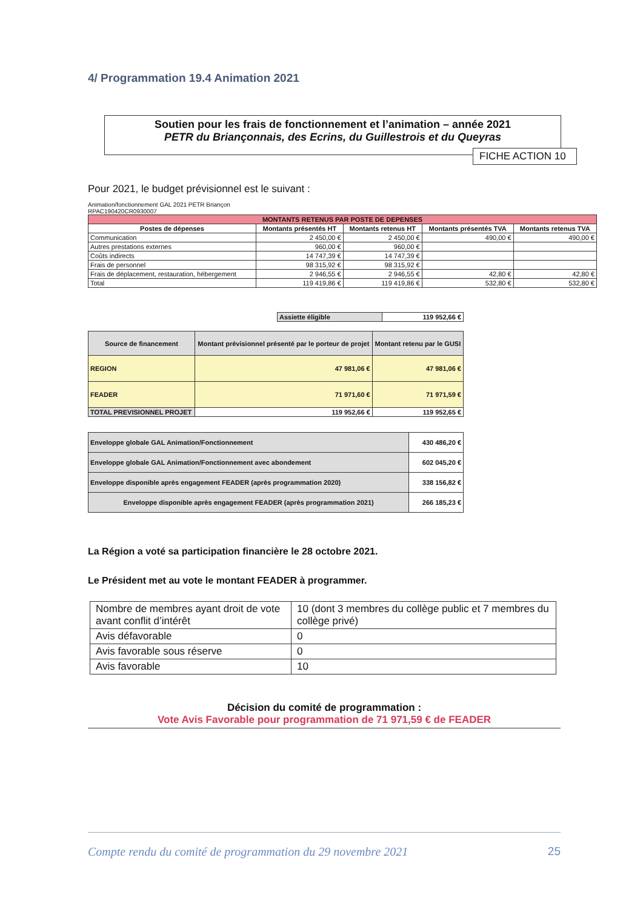4/ Programmation 19.4 Animation 2021
Soutien pour les frais de fonctionnement et l’animation – année 2021
PETR du Briançonnais, des Ecrins, du Guillestrois et du Queyras
FICHE ACTION 10
Pour 2021, le budget prévisionnel est le suivant :
Animation/fonctionnement GAL 2021 PETR Briançon
RPAC190420CR0930007
| MONTANTS RETENUS PAR POSTE DE DEPENSES | | | | |
| --- | --- | --- | --- | --- |
| Postes de dépenses | Montants présentés HT | Montants retenus HT | Montants présentés TVA | Montants retenus TVA |
| Communication | 2 450,00 € | 2 450,00 € | 490,00 € | 490,00 € |
| Autres prestations externes | 960,00 € | 960,00 € | | |
| Coûts indirects | 14 747,39 € | 14 747,39 € | | |
| Frais de personnel | 98 315,92 € | 98 315,92 € | | |
| Frais de déplacement, restauration, hébergement | 2 946,55 € | 2 946,55 € | 42,80 € | 42,80 € |
| Total | 119 419,86 € | 119 419,86 € | 532,80 € | 532,80 € |
| Assiette éligible | 119 952,66 € |
| Source de financement | Montant prévisionnel présenté par le porteur de projet | Montant retenu par le GUSI |
| --- | --- | --- |
| REGION | 47 981,06 € | 47 981,06 € |
| FEADER | 71 971,60 € | 71 971,59 € |
| TOTAL PREVISIONNEL PROJET | 119 952,66 € | 119 952,65 € |
| Enveloppe globale GAL Animation/Fonctionnement | 430 486,20 € |
| Enveloppe globale GAL Animation/Fonctionnement avec abondement | 602 045,20 € |
| Enveloppe disponible après engagement FEADER (après programmation 2020) | 338 156,82 € |
| Enveloppe disponible après engagement FEADER (après programmation 2021) | 266 185,23 € |
La Région a voté sa participation financière le 28 octobre 2021.
Le Président met au vote le montant FEADER à programmer.
| Nombre de membres ayant droit de vote avant conflit d’intérêt | 10 (dont 3 membres du collège public et 7 membres du collège privé) |
| Avis défavorable | 0 |
| Avis favorable sous réserve | 0 |
| Avis favorable | 10 |
Décision du comité de programmation :
Vote Avis Favorable pour programmation de 71 971,59 € de FEADER
Compte rendu du comité de programmation du 29 novembre 2021 25